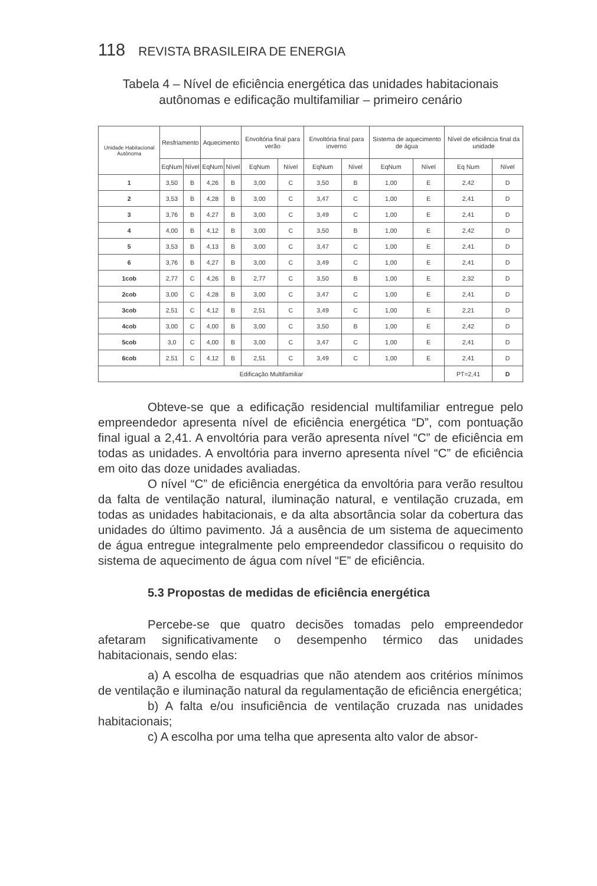118 REVISTA BRASILEIRA DE ENERGIA
Tabela 4 – Nível de eficiência energética das unidades habitacionais autônomas e edificação multifamiliar – primeiro cenário
| Unidade Habitacional Autônoma | Resfriamento | | Aquecimento | | Envoltória final para verão | | Envoltória final para inverno | | Sistema de aquecimento de água | | Nível de eficiência final da unidade | |
| --- | --- | --- | --- | --- | --- | --- | --- | --- | --- | --- | --- | --- |
| | EqNum | Nível | EqNum | Nível | EqNum | Nível | EqNum | Nível | EqNum | Nível | Eq Num | Nível |
| 1 | 3,50 | B | 4,26 | B | 3,00 | C | 3,50 | B | 1,00 | E | 2,42 | D |
| 2 | 3,53 | B | 4,28 | B | 3,00 | C | 3,47 | C | 1,00 | E | 2,41 | D |
| 3 | 3,76 | B | 4,27 | B | 3,00 | C | 3,49 | C | 1,00 | E | 2,41 | D |
| 4 | 4,00 | B | 4,12 | B | 3,00 | C | 3,50 | B | 1,00 | E | 2,42 | D |
| 5 | 3,53 | B | 4,13 | B | 3,00 | C | 3,47 | C | 1,00 | E | 2,41 | D |
| 6 | 3,76 | B | 4,27 | B | 3,00 | C | 3,49 | C | 1,00 | E | 2,41 | D |
| 1cob | 2,77 | C | 4,26 | B | 2,77 | C | 3,50 | B | 1,00 | E | 2,32 | D |
| 2cob | 3,00 | C | 4,28 | B | 3,00 | C | 3,47 | C | 1,00 | E | 2,41 | D |
| 3cob | 2,51 | C | 4,12 | B | 2,51 | C | 3,49 | C | 1,00 | E | 2,21 | D |
| 4cob | 3,00 | C | 4,00 | B | 3,00 | C | 3,50 | B | 1,00 | E | 2,42 | D |
| 5cob | 3,0 | C | 4,00 | B | 3,00 | C | 3,47 | C | 1,00 | E | 2,41 | D |
| 6cob | 2,51 | C | 4,12 | B | 2,51 | C | 3,49 | C | 1,00 | E | 2,41 | D |
| Edificação Multifamiliar | | | | | | | | | | | PT=2,41 | D |
Obteve-se que a edificação residencial multifamiliar entregue pelo empreendedor apresenta nível de eficiência energética “D”, com pontuação final igual a 2,41. A envoltória para verão apresenta nível “C” de eficiência em todas as unidades. A envoltória para inverno apresenta nível “C” de eficiência em oito das doze unidades avaliadas.
O nível “C” de eficiência energética da envoltória para verão resultou da falta de ventilação natural, iluminação natural, e ventilação cruzada, em todas as unidades habitacionais, e da alta absortância solar da cobertura das unidades do último pavimento. Já a ausência de um sistema de aquecimento de água entregue integralmente pelo empreendedor classificou o requisito do sistema de aquecimento de água com nível “E” de eficiência.
5.3 Propostas de medidas de eficiência energética
Percebe-se que quatro decisões tomadas pelo empreendedor afetaram significativamente o desempenho térmico das unidades habitacionais, sendo elas:
a) A escolha de esquadrias que não atendem aos critérios mínimos de ventilação e iluminação natural da regulamentação de eficiência energética;
b) A falta e/ou insuficiência de ventilação cruzada nas unidades habitacionais;
c) A escolha por uma telha que apresenta alto valor de absor-